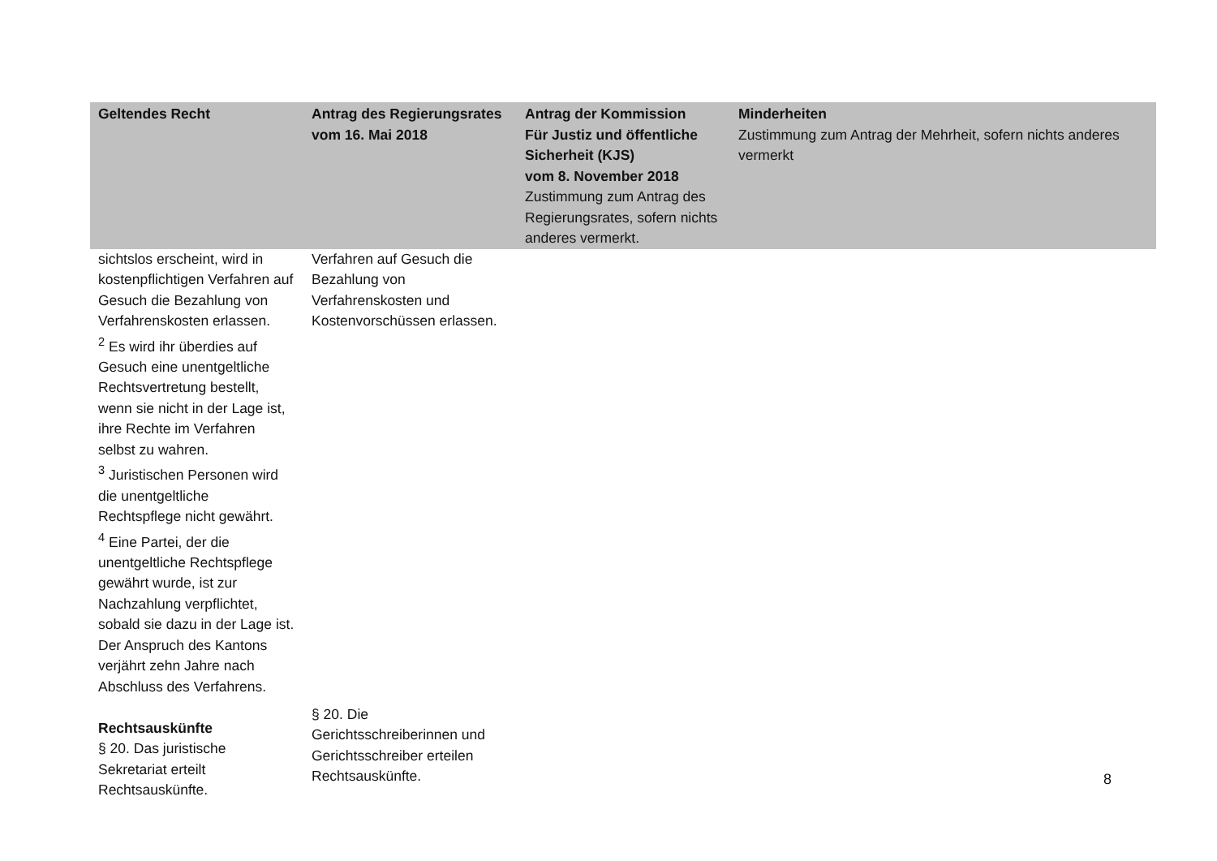| Geltendes Recht | Antrag des Regierungsrates vom 16. Mai 2018 | Antrag der Kommission Für Justiz und öffentliche Sicherheit (KJS) vom 8. November 2018 Zustimmung zum Antrag des Regierungsrates, sofern nichts anderes vermerkt. | Minderheiten Zustimmung zum Antrag der Mehrheit, sofern nichts anderes vermerkt |
| --- | --- | --- | --- |
| sichtslos erscheint, wird in kostenpflichtigen Verfahren auf Gesuch die Bezahlung von Verfahrenskosten erlassen. <sup>2</sup> Es wird ihr überdies auf Gesuch eine unentgeltliche Rechtsvertretung bestellt, wenn sie nicht in der Lage ist, ihre Rechte im Verfahren selbst zu wahren. <sup>3</sup> Juristischen Personen wird die unentgeltliche Rechtspflege nicht gewährt. <sup>4</sup> Eine Partei, der die unentgeltliche Rechtspflege gewährt wurde, ist zur Nachzahlung verpflichtet, sobald sie dazu in der Lage ist. Der Anspruch des Kantons verjährt zehn Jahre nach Abschluss des Verfahrens. Rechtsauskünfte § 20. Das juristische Sekretariat erteilt Rechtsauskünfte. | Verfahren auf Gesuch die Bezahlung von Verfahrenskosten und Kostenvorschüssen erlassen. § 20. Die Gerichtsschreiberinnen und Gerichtsschreiber erteilen Rechtsauskünfte. | | |
8